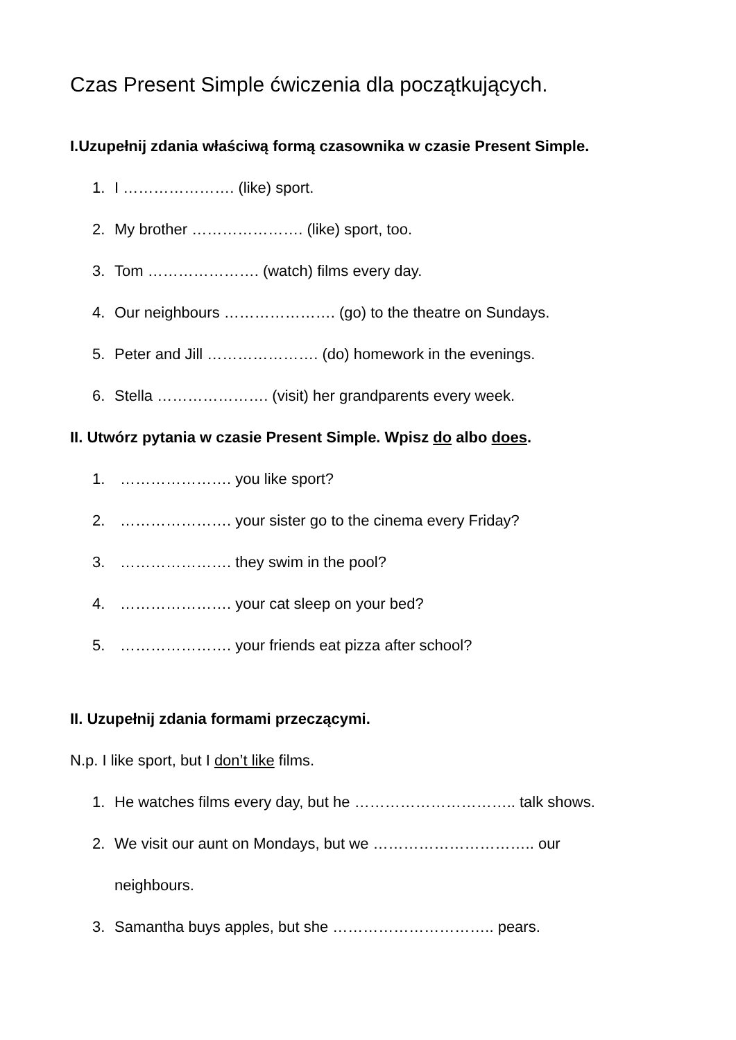Czas Present Simple ćwiczenia dla początkujących.
I.Uzupełnij zdania właściwą formą czasownika w czasie Present Simple.
1. I …………………. (like) sport.
2. My brother …………………. (like) sport, too.
3. Tom …………………. (watch) films every day.
4. Our neighbours …………………. (go) to the theatre on Sundays.
5. Peter and Jill …………………. (do) homework in the evenings.
6. Stella …………………. (visit) her grandparents every week.
II. Utwórz pytania w czasie Present Simple. Wpisz do albo does.
1. …………………. you like sport?
2. …………………. your sister go to the cinema every Friday?
3. …………………. they swim in the pool?
4. …………………. your cat sleep on your bed?
5. …………………. your friends eat pizza after school?
II. Uzupełnij zdania formami przeczącymi.
N.p. I like sport, but I don’t like films.
1. He watches films every day, but he ………………………….. talk shows.
2. We visit our aunt on Mondays, but we ………………………….. our
neighbours.
3. Samantha buys apples, but she ………………………….. pears.